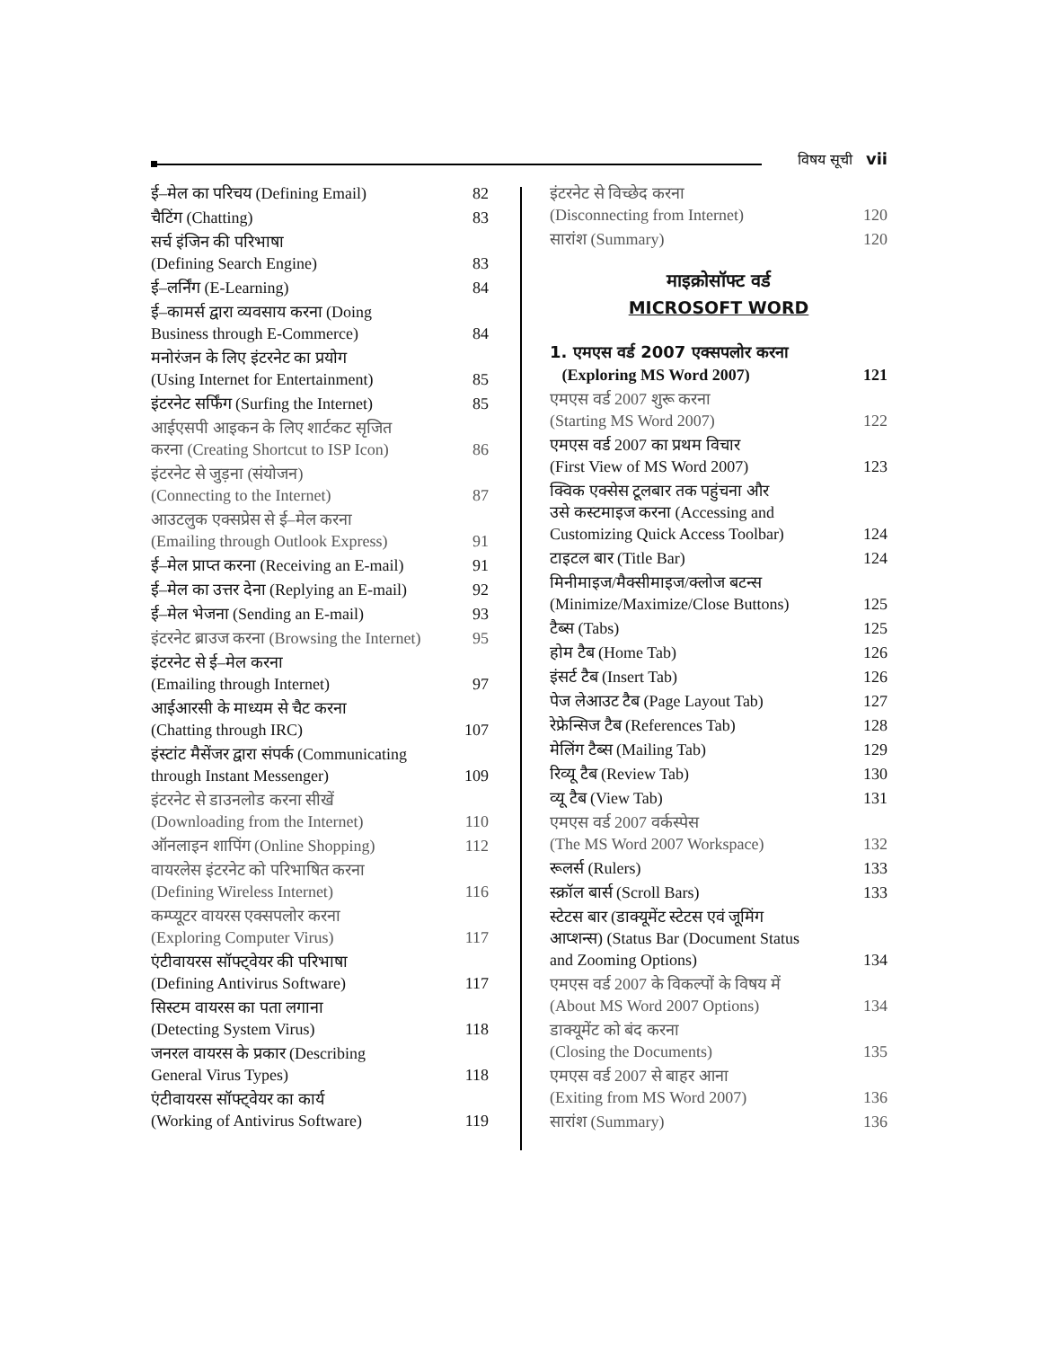विषय सूची vii
ई–मेल का परिचय (Defining Email) 82
चैटिंग (Chatting) 83
सर्च इंजिन की परिभाषा
(Defining Search Engine) 83
ई–लर्निंग (E-Learning) 84
ई–कामर्स द्वारा व्यवसाय करना (Doing
Business through E-Commerce) 84
मनोरंजन के लिए इंटरनेट का प्रयोग
(Using Internet for Entertainment) 85
इंटरनेट सर्फिंग (Surfing the Internet) 85
आईएसपी आइकन के लिए शार्टकट सृजित
करना (Creating Shortcut to ISP Icon) 86
इंटरनेट से जुड़ना (संयोजन)
(Connecting to the Internet) 87
आउटलुक एक्सप्रेस से ई–मेल करना
(Emailing through Outlook Express) 91
ई–मेल प्राप्त करना (Receiving an E-mail) 91
ई–मेल का उत्तर देना (Replying an E-mail) 92
ई–मेल भेजना (Sending an E-mail) 93
इंटरनेट ब्राउज करना (Browsing the Internet) 95
इंटरनेट से ई–मेल करना
(Emailing through Internet) 97
आईआरसी के माध्यम से चैट करना
(Chatting through IRC) 107
इंस्टांट मैसेंजर द्वारा संपर्क (Communicating
through Instant Messenger) 109
इंटरनेट से डाउनलोड करना सीखें
(Downloading from the Internet) 110
ऑनलाइन शापिंग (Online Shopping) 112
वायरलेस इंटरनेट को परिभाषित करना
(Defining Wireless Internet) 116
कम्प्यूटर वायरस एक्सपलोर करना
(Exploring Computer Virus) 117
एंटीवायरस सॉफ्ट्वेयर की परिभाषा
(Defining Antivirus Software) 117
सिस्टम वायरस का पता लगाना
(Detecting System Virus) 118
जनरल वायरस के प्रकार (Describing
General Virus Types) 118
एंटीवायरस सॉफ्ट्वेयर का कार्य
(Working of Antivirus Software) 119
इंटरनेट से विच्छेद करना
(Disconnecting from Internet) 120
सारांश (Summary) 120
माइक्रोसॉफ्ट वर्ड
MICROSOFT WORD
1. एमएस वर्ड 2007 एक्सपलोर करना
(Exploring MS Word 2007) 121
एमएस वर्ड 2007 शुरू करना
(Starting MS Word 2007) 122
एमएस वर्ड 2007 का प्रथम विचार
(First View of MS Word 2007) 123
क्विक एक्सेस टूलबार तक पहुंचना और
उसे कस्टमाइज करना (Accessing and
Customizing Quick Access Toolbar) 124
टाइटल बार (Title Bar) 124
मिनीमाइज/मैक्सीमाइज/क्लोज बटन्स
(Minimize/Maximize/Close Buttons) 125
टैब्स (Tabs) 125
होम टैब (Home Tab) 126
इंसर्ट टैब (Insert Tab) 126
पेज लेआउट टैब (Page Layout Tab) 127
रेफ्रेन्सिज टैब (References Tab) 128
मेलिंग टैब्स (Mailing Tab) 129
रिव्यू टैब (Review Tab) 130
व्यू टैब (View Tab) 131
एमएस वर्ड 2007 वर्कस्पेस
(The MS Word 2007 Workspace) 132
रूलर्स (Rulers) 133
स्क्रॉल बार्स (Scroll Bars) 133
स्टेटस बार (डाक्यूमेंट स्टेटस एवं जूमिंग
आप्शन्स) (Status Bar (Document Status
and Zooming Options) 134
एमएस वर्ड 2007 के विकल्पों के विषय में
(About MS Word 2007 Options) 134
डाक्यूमेंट को बंद करना
(Closing the Documents) 135
एमएस वर्ड 2007 से बाहर आना
(Exiting from MS Word 2007) 136
सारांश (Summary) 136